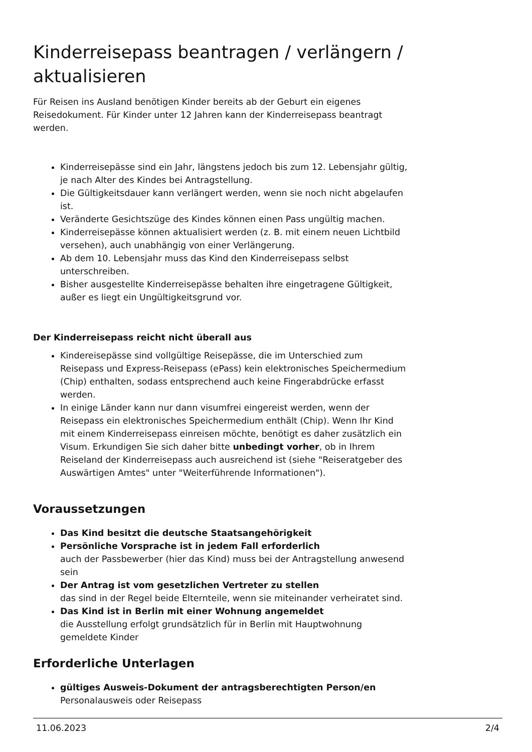Kinderreisepass beantragen / verlängern / aktualisieren
Für Reisen ins Ausland benötigen Kinder bereits ab der Geburt ein eigenes Reisedokument. Für Kinder unter 12 Jahren kann der Kinderreisepass beantragt werden.
Kinderreisepässe sind ein Jahr, längstens jedoch bis zum 12. Lebensjahr gültig, je nach Alter des Kindes bei Antragstellung.
Die Gültigkeitsdauer kann verlängert werden, wenn sie noch nicht abgelaufen ist.
Veränderte Gesichtszüge des Kindes können einen Pass ungültig machen.
Kinderreisepässe können aktualisiert werden (z. B. mit einem neuen Lichtbild versehen), auch unabhängig von einer Verlängerung.
Ab dem 10. Lebensjahr muss das Kind den Kinderreisepass selbst unterschreiben.
Bisher ausgestellte Kinderreisepässe behalten ihre eingetragene Gültigkeit, außer es liegt ein Ungültigkeitsgrund vor.
Der Kinderreisepass reicht nicht überall aus
Kindereisepässe sind vollgültige Reisepässe, die im Unterschied zum Reisepass und Express-Reisepass (ePass) kein elektronisches Speichermedium (Chip) enthalten, sodass entsprechend auch keine Fingerabdrücke erfasst werden.
In einige Länder kann nur dann visumfrei eingereist werden, wenn der Reisepass ein elektronisches Speichermedium enthält (Chip). Wenn Ihr Kind mit einem Kinderreisepass einreisen möchte, benötigt es daher zusätzlich ein Visum. Erkundigen Sie sich daher bitte unbedingt vorher, ob in Ihrem Reiseland der Kinderreisepass auch ausreichend ist (siehe "Reiseratgeber des Auswärtigen Amtes" unter "Weiterführende Informationen").
Voraussetzungen
Das Kind besitzt die deutsche Staatsangehörigkeit
Persönliche Vorsprache ist in jedem Fall erforderlich
auch der Passbewerber (hier das Kind) muss bei der Antragstellung anwesend sein
Der Antrag ist vom gesetzlichen Vertreter zu stellen
das sind in der Regel beide Elternteile, wenn sie miteinander verheiratet sind.
Das Kind ist in Berlin mit einer Wohnung angemeldet
die Ausstellung erfolgt grundsätzlich für in Berlin mit Hauptwohnung gemeldete Kinder
Erforderliche Unterlagen
gültiges Ausweis-Dokument der antragsberechtigten Person/en
Personalausweis oder Reisepass
11.06.2023 2/4